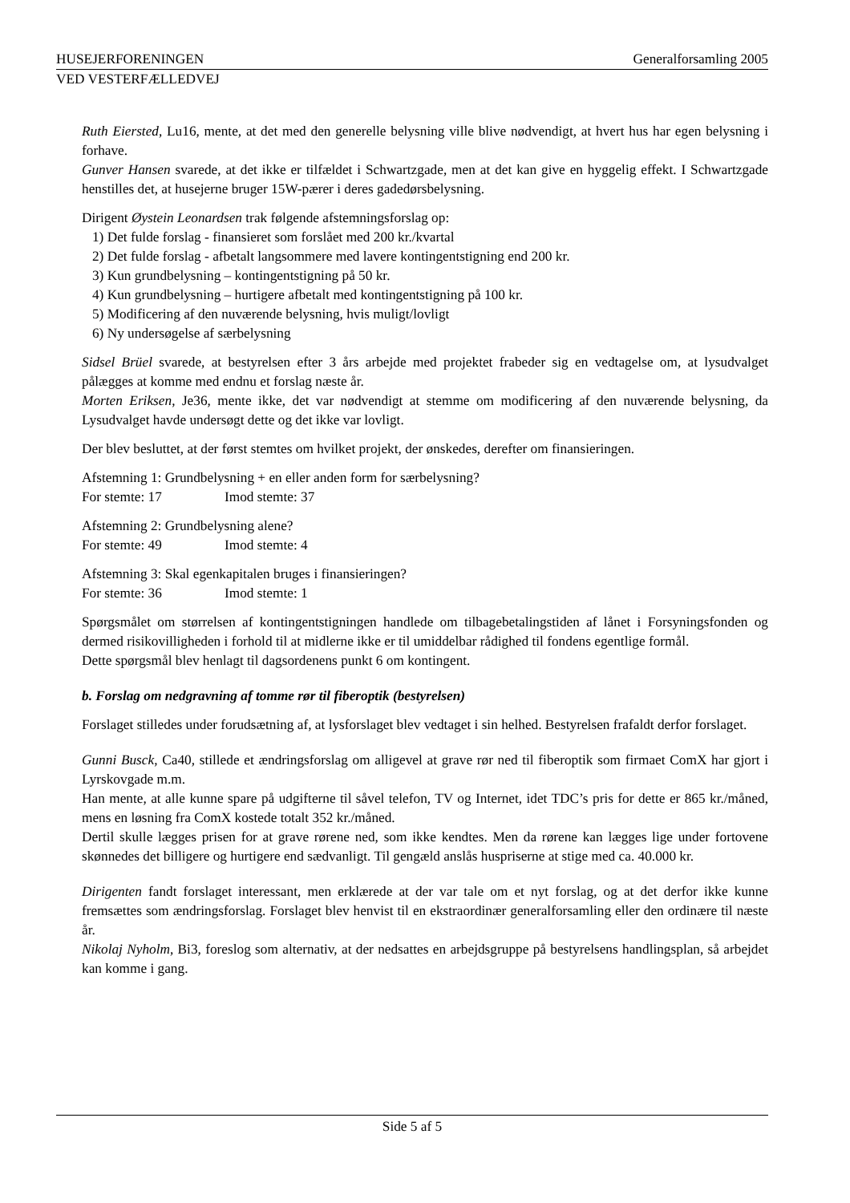HUSEJERFORENINGEN Generalforsamling 2005
VED VESTERFÆLLEDVEJ
Ruth Eiersted, Lu16, mente, at det med den generelle belysning ville blive nødvendigt, at hvert hus har egen belysning i forhave.
Gunver Hansen svarede, at det ikke er tilfældet i Schwartzgade, men at det kan give en hyggelig effekt. I Schwartzgade henstilles det, at husejerne bruger 15W-pærer i deres gadedørsbelysning.
Dirigent Øystein Leonardsen trak følgende afstemningsforslag op:
1) Det fulde forslag - finansieret som forslået med 200 kr./kvartal
2) Det fulde forslag - afbetalt langsommere med lavere kontingentstigning end 200 kr.
3) Kun grundbelysning – kontingentstigning på 50 kr.
4) Kun grundbelysning – hurtigere afbetalt med kontingentstigning på 100 kr.
5) Modificering af den nuværende belysning, hvis muligt/lovligt
6) Ny undersøgelse af særbelysning
Sidsel Brüel svarede, at bestyrelsen efter 3 års arbejde med projektet frabeder sig en vedtagelse om, at lysudvalget pålægges at komme med endnu et forslag næste år.
Morten Eriksen, Je36, mente ikke, det var nødvendigt at stemme om modificering af den nuværende belysning, da Lysudvalget havde undersøgt dette og det ikke var lovligt.
Der blev besluttet, at der først stemtes om hvilket projekt, der ønskedes, derefter om finansieringen.
Afstemning 1: Grundbelysning + en eller anden form for særbelysning?
For stemte: 17 Imod stemte: 37
Afstemning 2: Grundbelysning alene?
For stemte: 49 Imod stemte: 4
Afstemning 3: Skal egenkapitalen bruges i finansieringen?
For stemte: 36 Imod stemte: 1
Spørgsmålet om størrelsen af kontingentstigningen handlede om tilbagebetalingstiden af lånet i Forsyningsfonden og dermed risikovilligheden i forhold til at midlerne ikke er til umiddelbar rådighed til fondens egentlige formål.
Dette spørgsmål blev henlagt til dagsordenens punkt 6 om kontingent.
b. Forslag om nedgravning af tomme rør til fiberoptik (bestyrelsen)
Forslaget stilledes under forudsætning af, at lysforslaget blev vedtaget i sin helhed. Bestyrelsen frafaldt derfor forslaget.
Gunni Busck, Ca40, stillede et ændringsforslag om alligevel at grave rør ned til fiberoptik som firmaet ComX har gjort i Lyrskovgade m.m.
Han mente, at alle kunne spare på udgifterne til såvel telefon, TV og Internet, idet TDC’s pris for dette er 865 kr./måned, mens en løsning fra ComX kostede totalt 352 kr./måned.
Dertil skulle lægges prisen for at grave rørene ned, som ikke kendtes. Men da rørene kan lægges lige under fortovene skønnedes det billigere og hurtigere end sædvanligt. Til gengæld anslås huspriserne at stige med ca. 40.000 kr.
Dirigenten fandt forslaget interessant, men erklærede at der var tale om et nyt forslag, og at det derfor ikke kunne fremsættes som ændringsforslag. Forslaget blev henvist til en ekstraordinær generalforsamling eller den ordinære til næste år.
Nikolaj Nyholm, Bi3, foreslog som alternativ, at der nedsattes en arbejdsgruppe på bestyrelsens handlingsplan, så arbejdet kan komme i gang.
Side 5 af 5